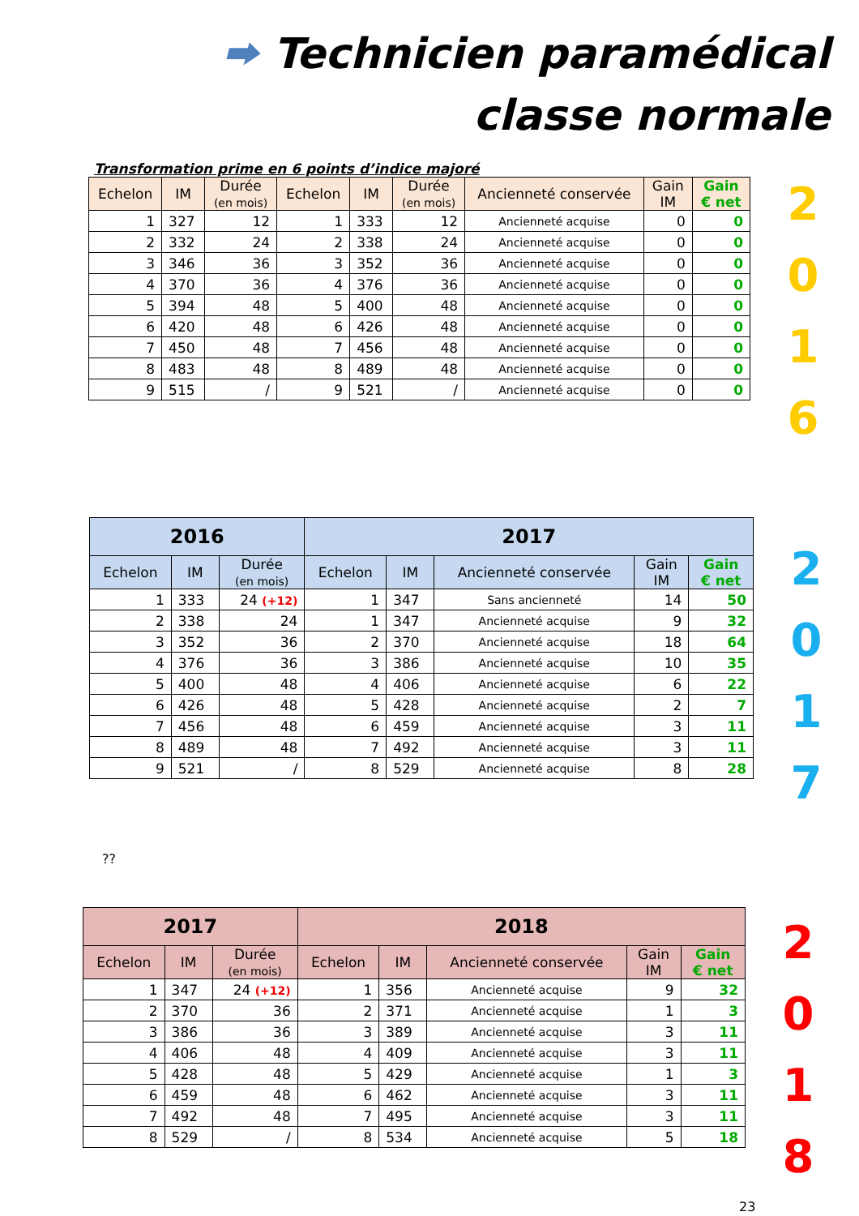⮕ Technicien paramédical
classe normale
Transformation prime en 6 points d’indice majoré
| Echelon | IM | Durée (en mois) | Echelon | IM | Durée (en mois) | Ancienneté conservée | Gain IM | Gain € net |
| --- | --- | --- | --- | --- | --- | --- | --- | --- |
| 1 | 327 | 12 | 1 | 333 | 12 | Ancienneté acquise | 0 | 0 |
| 2 | 332 | 24 | 2 | 338 | 24 | Ancienneté acquise | 0 | 0 |
| 3 | 346 | 36 | 3 | 352 | 36 | Ancienneté acquise | 0 | 0 |
| 4 | 370 | 36 | 4 | 376 | 36 | Ancienneté acquise | 0 | 0 |
| 5 | 394 | 48 | 5 | 400 | 48 | Ancienneté acquise | 0 | 0 |
| 6 | 420 | 48 | 6 | 426 | 48 | Ancienneté acquise | 0 | 0 |
| 7 | 450 | 48 | 7 | 456 | 48 | Ancienneté acquise | 0 | 0 |
| 8 | 483 | 48 | 8 | 489 | 48 | Ancienneté acquise | 0 | 0 |
| 9 | 515 | / | 9 | 521 | / | Ancienneté acquise | 0 | 0 |
2
0
1
6
| 2016 | | | 2017 | | | | |
| --- | --- | --- | --- | --- | --- | --- | --- |
| Echelon | IM | Durée (en mois) | Echelon | IM | Ancienneté conservée | Gain IM | Gain € net |
| 1 | 333 | 24 (+12) | 1 | 347 | Sans ancienneté | 14 | 50 |
| 2 | 338 | 24 | 1 | 347 | Ancienneté acquise | 9 | 32 |
| 3 | 352 | 36 | 2 | 370 | Ancienneté acquise | 18 | 64 |
| 4 | 376 | 36 | 3 | 386 | Ancienneté acquise | 10 | 35 |
| 5 | 400 | 48 | 4 | 406 | Ancienneté acquise | 6 | 22 |
| 6 | 426 | 48 | 5 | 428 | Ancienneté acquise | 2 | 7 |
| 7 | 456 | 48 | 6 | 459 | Ancienneté acquise | 3 | 11 |
| 8 | 489 | 48 | 7 | 492 | Ancienneté acquise | 3 | 11 |
| 9 | 521 | / | 8 | 529 | Ancienneté acquise | 8 | 28 |
2
0
1
7
??
| 2017 | | | 2018 | | | | |
| --- | --- | --- | --- | --- | --- | --- | --- |
| Echelon | IM | Durée (en mois) | Echelon | IM | Ancienneté conservée | Gain IM | Gain € net |
| 1 | 347 | 24 (+12) | 1 | 356 | Ancienneté acquise | 9 | 32 |
| 2 | 370 | 36 | 2 | 371 | Ancienneté acquise | 1 | 3 |
| 3 | 386 | 36 | 3 | 389 | Ancienneté acquise | 3 | 11 |
| 4 | 406 | 48 | 4 | 409 | Ancienneté acquise | 3 | 11 |
| 5 | 428 | 48 | 5 | 429 | Ancienneté acquise | 1 | 3 |
| 6 | 459 | 48 | 6 | 462 | Ancienneté acquise | 3 | 11 |
| 7 | 492 | 48 | 7 | 495 | Ancienneté acquise | 3 | 11 |
| 8 | 529 | / | 8 | 534 | Ancienneté acquise | 5 | 18 |
2
0
1
8
23